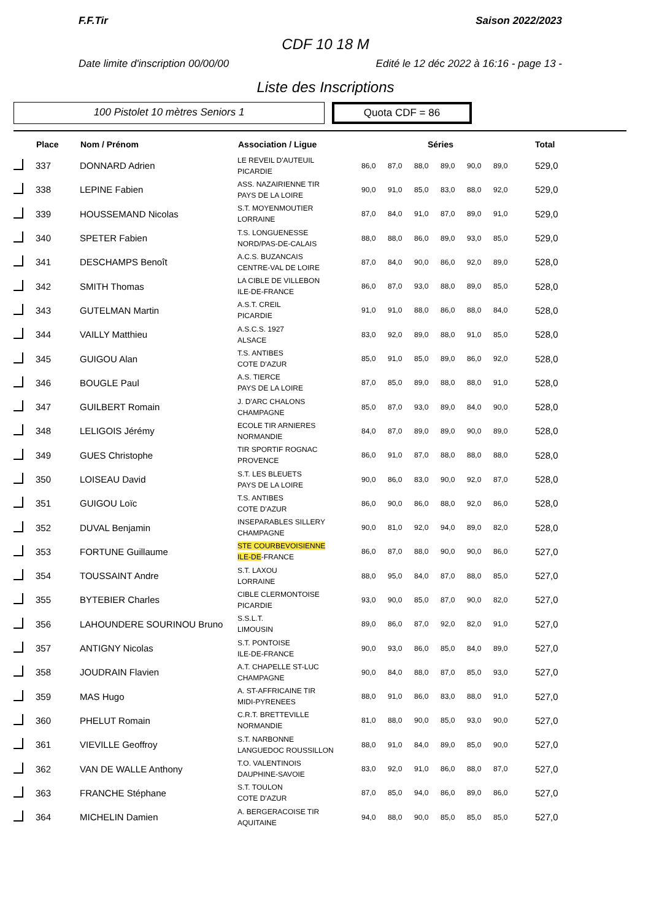F.F.Tir Saison 2022/2023
CDF 10 18 M
Date limite d'inscription 00/00/00 Edité le 12 déc 2022 à 16:16 - page 13 -
Liste des Inscriptions
100 Pistolet 10 mètres Seniors 1 Quota CDF = 86
| | Place | Nom / Prénom | Association / Ligue | Séries | | | | | | Total |
| --- | --- | --- | --- | --- | --- | --- | --- | --- | --- | --- |
| | 337 | DONNARD Adrien | LE REVEIL D'AUTEUIL PICARDIE | 86,0 | 87,0 | 88,0 | 89,0 | 90,0 | 89,0 | 529,0 |
| | 338 | LEPINE Fabien | ASS. NAZAIRIENNE TIR PAYS DE LA LOIRE | 90,0 | 91,0 | 85,0 | 83,0 | 88,0 | 92,0 | 529,0 |
| | 339 | HOUSSEMAND Nicolas | S.T. MOYENMOUTIER LORRAINE | 87,0 | 84,0 | 91,0 | 87,0 | 89,0 | 91,0 | 529,0 |
| | 340 | SPETER Fabien | T.S. LONGUENESSE NORD/PAS-DE-CALAIS | 88,0 | 88,0 | 86,0 | 89,0 | 93,0 | 85,0 | 529,0 |
| | 341 | DESCHAMPS Benoît | A.C.S. BUZANCAIS CENTRE-VAL DE LOIRE | 87,0 | 84,0 | 90,0 | 86,0 | 92,0 | 89,0 | 528,0 |
| | 342 | SMITH Thomas | LA CIBLE DE VILLEBON ILE-DE-FRANCE | 86,0 | 87,0 | 93,0 | 88,0 | 89,0 | 85,0 | 528,0 |
| | 343 | GUTELMAN Martin | A.S.T. CREIL PICARDIE | 91,0 | 91,0 | 88,0 | 86,0 | 88,0 | 84,0 | 528,0 |
| | 344 | VAILLY Matthieu | A.S.C.S. 1927 ALSACE | 83,0 | 92,0 | 89,0 | 88,0 | 91,0 | 85,0 | 528,0 |
| | 345 | GUIGOU Alan | T.S. ANTIBES COTE D'AZUR | 85,0 | 91,0 | 85,0 | 89,0 | 86,0 | 92,0 | 528,0 |
| | 346 | BOUGLE Paul | A.S. TIERCE PAYS DE LA LOIRE | 87,0 | 85,0 | 89,0 | 88,0 | 88,0 | 91,0 | 528,0 |
| | 347 | GUILBERT Romain | J. D'ARC CHALONS CHAMPAGNE | 85,0 | 87,0 | 93,0 | 89,0 | 84,0 | 90,0 | 528,0 |
| | 348 | LELIGOIS Jérémy | ECOLE TIR ARNIERES NORMANDIE | 84,0 | 87,0 | 89,0 | 89,0 | 90,0 | 89,0 | 528,0 |
| | 349 | GUES Christophe | TIR SPORTIF ROGNAC PROVENCE | 86,0 | 91,0 | 87,0 | 88,0 | 88,0 | 88,0 | 528,0 |
| | 350 | LOISEAU David | S.T. LES BLEUETS PAYS DE LA LOIRE | 90,0 | 86,0 | 83,0 | 90,0 | 92,0 | 87,0 | 528,0 |
| | 351 | GUIGOU Loïc | T.S. ANTIBES COTE D'AZUR | 86,0 | 90,0 | 86,0 | 88,0 | 92,0 | 86,0 | 528,0 |
| | 352 | DUVAL Benjamin | INSEPARABLES SILLERY CHAMPAGNE | 90,0 | 81,0 | 92,0 | 94,0 | 89,0 | 82,0 | 528,0 |
| | 353 | FORTUNE Guillaume | STE COURBEVOISIENNE ILE-DE -FRANCE | 86,0 | 87,0 | 88,0 | 90,0 | 90,0 | 86,0 | 527,0 |
| | 354 | TOUSSAINT Andre | S.T. LAXOU LORRAINE | 88,0 | 95,0 | 84,0 | 87,0 | 88,0 | 85,0 | 527,0 |
| | 355 | BYTEBIER Charles | CIBLE CLERMONTOISE PICARDIE | 93,0 | 90,0 | 85,0 | 87,0 | 90,0 | 82,0 | 527,0 |
| | 356 | LAHOUNDERE SOURINOU Bruno | S.S.L.T. LIMOUSIN | 89,0 | 86,0 | 87,0 | 92,0 | 82,0 | 91,0 | 527,0 |
| | 357 | ANTIGNY Nicolas | S.T. PONTOISE ILE-DE-FRANCE | 90,0 | 93,0 | 86,0 | 85,0 | 84,0 | 89,0 | 527,0 |
| | 358 | JOUDRAIN Flavien | A.T. CHAPELLE ST-LUC CHAMPAGNE | 90,0 | 84,0 | 88,0 | 87,0 | 85,0 | 93,0 | 527,0 |
| | 359 | MAS Hugo | A. ST-AFFRICAINE TIR MIDI-PYRENEES | 88,0 | 91,0 | 86,0 | 83,0 | 88,0 | 91,0 | 527,0 |
| | 360 | PHELUT Romain | C.R.T. BRETTEVILLE NORMANDIE | 81,0 | 88,0 | 90,0 | 85,0 | 93,0 | 90,0 | 527,0 |
| | 361 | VIEVILLE Geoffroy | S.T. NARBONNE LANGUEDOC ROUSSILLON | 88,0 | 91,0 | 84,0 | 89,0 | 85,0 | 90,0 | 527,0 |
| | 362 | VAN DE WALLE Anthony | T.O. VALENTINOIS DAUPHINE-SAVOIE | 83,0 | 92,0 | 91,0 | 86,0 | 88,0 | 87,0 | 527,0 |
| | 363 | FRANCHE Stéphane | S.T. TOULON COTE D'AZUR | 87,0 | 85,0 | 94,0 | 86,0 | 89,0 | 86,0 | 527,0 |
| | 364 | MICHELIN Damien | A. BERGERACOISE TIR AQUITAINE | 94,0 | 88,0 | 90,0 | 85,0 | 85,0 | 85,0 | 527,0 |